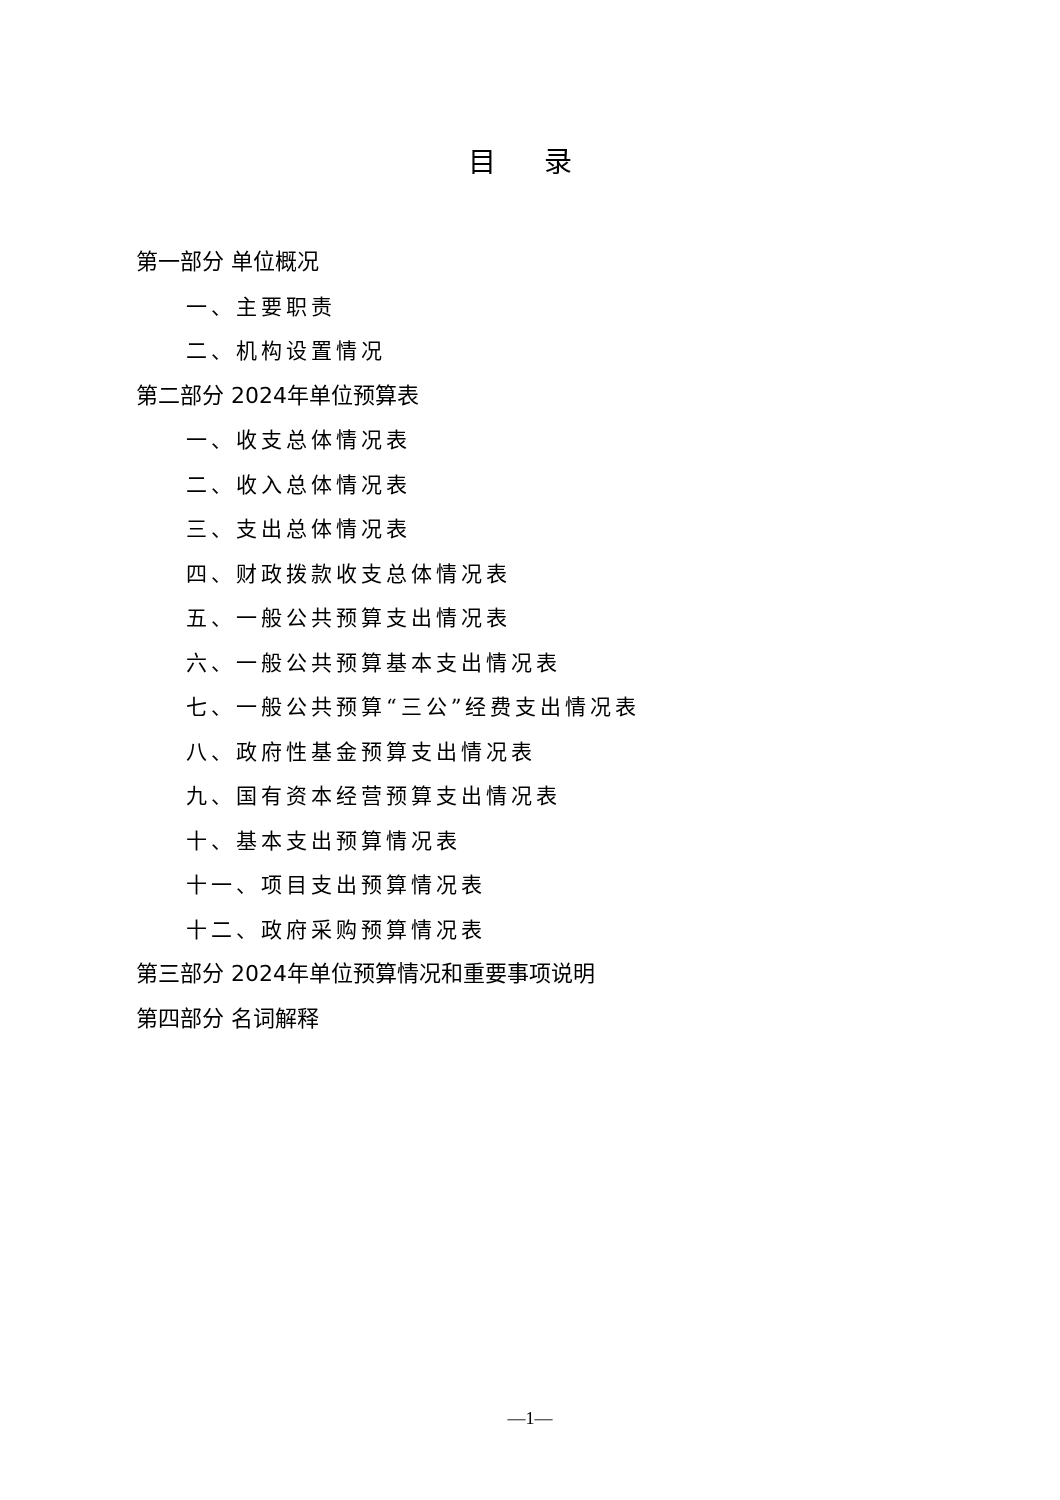目 录
第一部分 单位概况
一、主要职责
二、机构设置情况
第二部分 2024年单位预算表
一、收支总体情况表
二、收入总体情况表
三、支出总体情况表
四、财政拨款收支总体情况表
五、一般公共预算支出情况表
六、一般公共预算基本支出情况表
七、一般公共预算“三公”经费支出情况表
八、政府性基金预算支出情况表
九、国有资本经营预算支出情况表
十、基本支出预算情况表
十一、项目支出预算情况表
十二、政府采购预算情况表
第三部分 2024年单位预算情况和重要事项说明
第四部分 名词解释
—1—